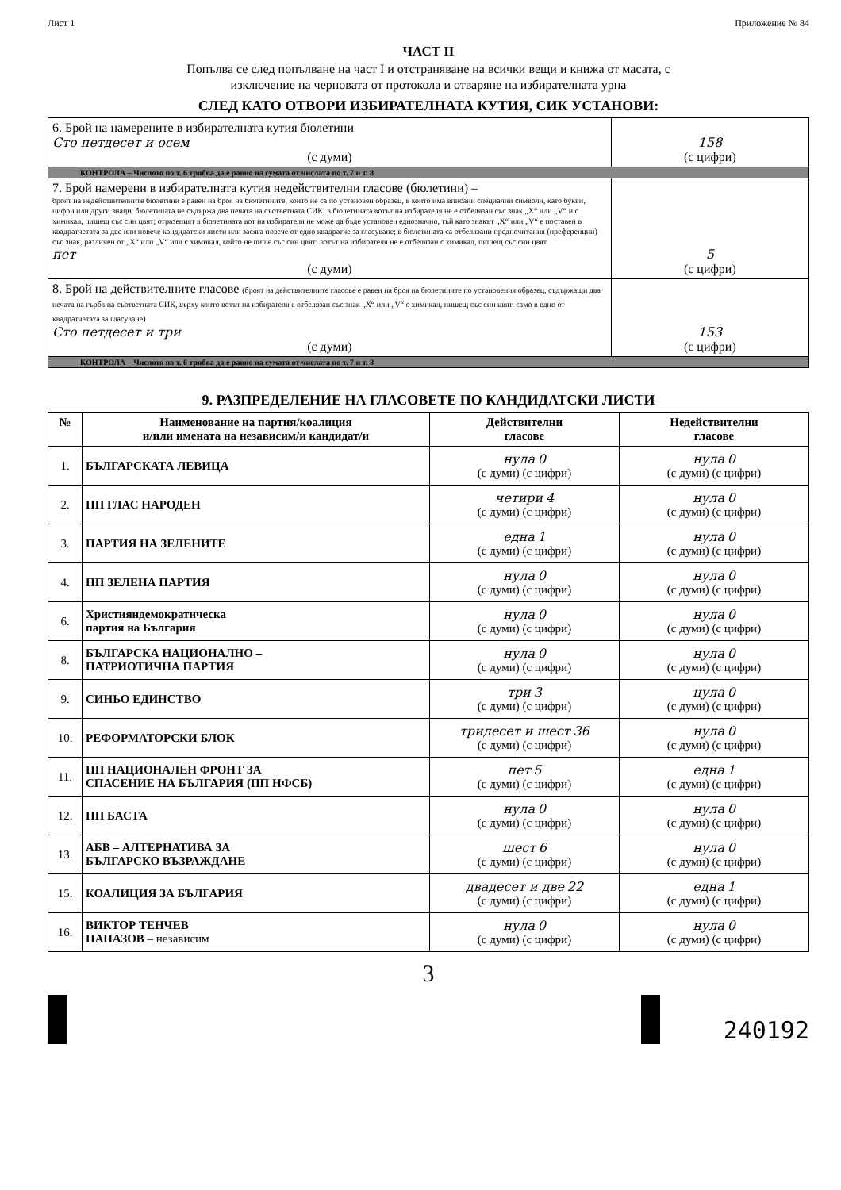Лист 1 Приложение № 84
ЧАСТ II
Попълва се след попълване на част I и отстраняване на всички вещи и книжа от масата, с
изключение на черновата от протокола и отваряне на избирателната урна
СЛЕД КАТО ОТВОРИ ИЗБИРАТЕЛНАТА КУТИЯ, СИК УСТАНОВИ:
| 6. Брой на намерените в избирателната кутия бюлетини Сто петдесет и осем (с думи) | 158 (с цифри) |
| КОНТРОЛА – Числото по т. 6 трябва да е равно на сумата от числата по т. 7 и т. 8 | |
| 7. Брой намерени в избирателната кутия недействителни гласове (бюлетини) – броят на недействителните бюлетини е равен на броя на бюлетините, които не са по установен образец, в които има вписани специални символи, като букви, цифри или други знаци, бюлетината не съдържа два печата на съответната СИК; в бюлетината вотът на избирателя не е отбелязан със знак „X“ или „V“ и с химикал, пишещ със син цвят; отразеният в бюлетината вот на избирателя не може да бъде установен еднозначно, тъй като знакът „X“ или „V“ е поставен в квадратчетата за две или повече кандидатски листи или засяга повече от едно квадратче за гласуване; в бюлетината са отбелязани предпочитания (преференции) със знак, различен от „X“ или „V“ или с химикал, който не пише със син цвят; вотът на избирателя не е отбелязан с химикал, пишещ със син цвят пет (с думи) | 5 (с цифри) |
| 8. Брой на действителните гласове (броят на действителните гласове е равен на броя на бюлетините по установения образец, съдържащи два печата на гърба на съответната СИК, върху които вотът на избирателя е отбелязан със знак „X“ или „V“ с химикал, пишещ със син цвят, само в едно от квадратчетата за гласуване) Сто петдесет и три (с думи) | 153 (с цифри) |
| КОНТРОЛА – Числото по т. 6 трябва да е равно на сумата от числата по т. 7 и т. 8 | |
9. РАЗПРЕДЕЛЕНИЕ НА ГЛАСОВЕТЕ ПО КАНДИДАТСКИ ЛИСТИ
| № | Наименование на партия/коалиция и/или имената на независим/и кандидат/и | Действителни гласове | Недействителни гласове |
| --- | --- | --- | --- |
| 1. | БЪЛГАРСКАТА ЛЕВИЦА | нула 0 (с думи) (с цифри) | нула 0 (с думи) (с цифри) |
| 2. | ПП ГЛАС НАРОДЕН | четири 4 (с думи) (с цифри) | нула 0 (с думи) (с цифри) |
| 3. | ПАРТИЯ НА ЗЕЛЕНИТЕ | една 1 (с думи) (с цифри) | нула 0 (с думи) (с цифри) |
| 4. | ПП ЗЕЛЕНА ПАРТИЯ | нула 0 (с думи) (с цифри) | нула 0 (с думи) (с цифри) |
| 6. | Християндемократическа партия на България | нула 0 (с думи) (с цифри) | нула 0 (с думи) (с цифри) |
| 8. | БЪЛГАРСКА НАЦИОНАЛНО – ПАТРИОТИЧНА ПАРТИЯ | нула 0 (с думи) (с цифри) | нула 0 (с думи) (с цифри) |
| 9. | СИНЬО ЕДИНСТВО | три 3 (с думи) (с цифри) | нула 0 (с думи) (с цифри) |
| 10. | РЕФОРМАТОРСКИ БЛОК | тридесет и шест 36 (с думи) (с цифри) | нула 0 (с думи) (с цифри) |
| 11. | ПП НАЦИОНАЛЕН ФРОНТ ЗА СПАСЕНИЕ НА БЪЛГАРИЯ (ПП НФСБ) | пет 5 (с думи) (с цифри) | една 1 (с думи) (с цифри) |
| 12. | ПП БАСТА | нула 0 (с думи) (с цифри) | нула 0 (с думи) (с цифри) |
| 13. | АБВ – АЛТЕРНАТИВА ЗА БЪЛГАРСКО ВЪЗРАЖДАНЕ | шест 6 (с думи) (с цифри) | нула 0 (с думи) (с цифри) |
| 15. | КОАЛИЦИЯ ЗА БЪЛГАРИЯ | двадесет и две 22 (с думи) (с цифри) | една 1 (с думи) (с цифри) |
| 16. | ВИКТОР ТЕНЧЕВ ПАПАЗОВ – независим | нула 0 (с думи) (с цифри) | нула 0 (с думи) (с цифри) |
3
240192